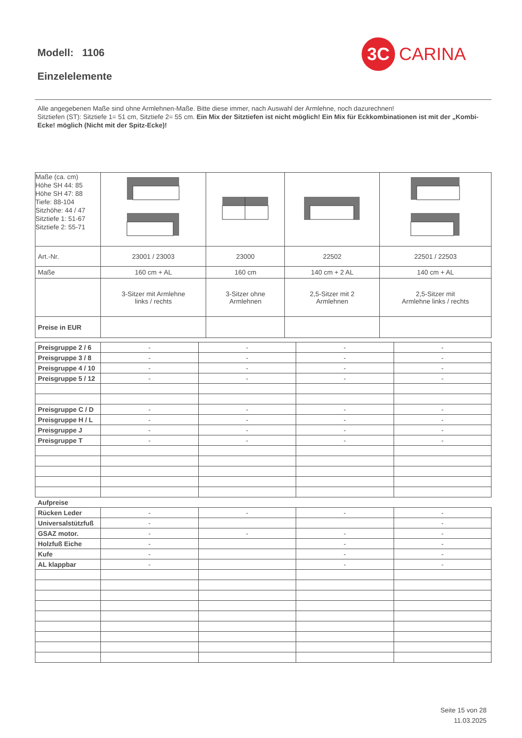Modell: 1106
Einzelelemente
3C
CARINA
Alle angegebenen Maße sind ohne Armlehnen-Maße. Bitte diese immer, nach Auswahl der Armlehne, noch dazurechnen!
Sitztiefen (ST): Sitztiefe 1= 51 cm, Sitztiefe 2= 55 cm. Ein Mix der Sitztiefen ist nicht möglich! Ein Mix für Eckkombinationen ist mit der „Kombi-Ecke! möglich (Nicht mit der Spitz-Ecke)!
| Maße (ca. cm) Höhe SH 44: 85 Höhe SH 47: 88 Tiefe: 88-104 Sitzhöhe: 44 / 47 Sitztiefe 1: 51-67 Sitztiefe 2: 55-71 | | | | |
| Art.-Nr. | 23001 / 23003 | 23000 | 22502 | 22501 / 22503 |
| Maße | 160 cm + AL | 160 cm | 140 cm + 2 AL | 140 cm + AL |
| | 3-Sitzer mit Armlehne links / rechts | 3-Sitzer ohne Armlehnen | 2,5-Sitzer mit 2 Armlehnen | 2,5-Sitzer mit Armlehne links / rechts |
| Preise in EUR | | | | |
| Preisgruppe 2 / 6 | - | - | - | - |
| Preisgruppe 3 / 8 | - | - | - | - |
| Preisgruppe 4 / 10 | - | - | - | - |
| Preisgruppe 5 / 12 | - | - | - | - |
| Preisgruppe C / D | - | - | - | - |
| Preisgruppe H / L | - | - | - | - |
| Preisgruppe J | - | - | - | - |
| Preisgruppe T | - | - | - | - |
| Aufpreise | | | | |
| Rücken Leder | - | - | - | - |
| Universalstützfuß | - | | | - |
| GSAZ motor. | - | - | - | - |
| Holzfuß Eiche | - | | - | - |
| Kufe | - | | - | - |
| AL klappbar | - | | - | - |
Seite 15 von 28
11.03.2025